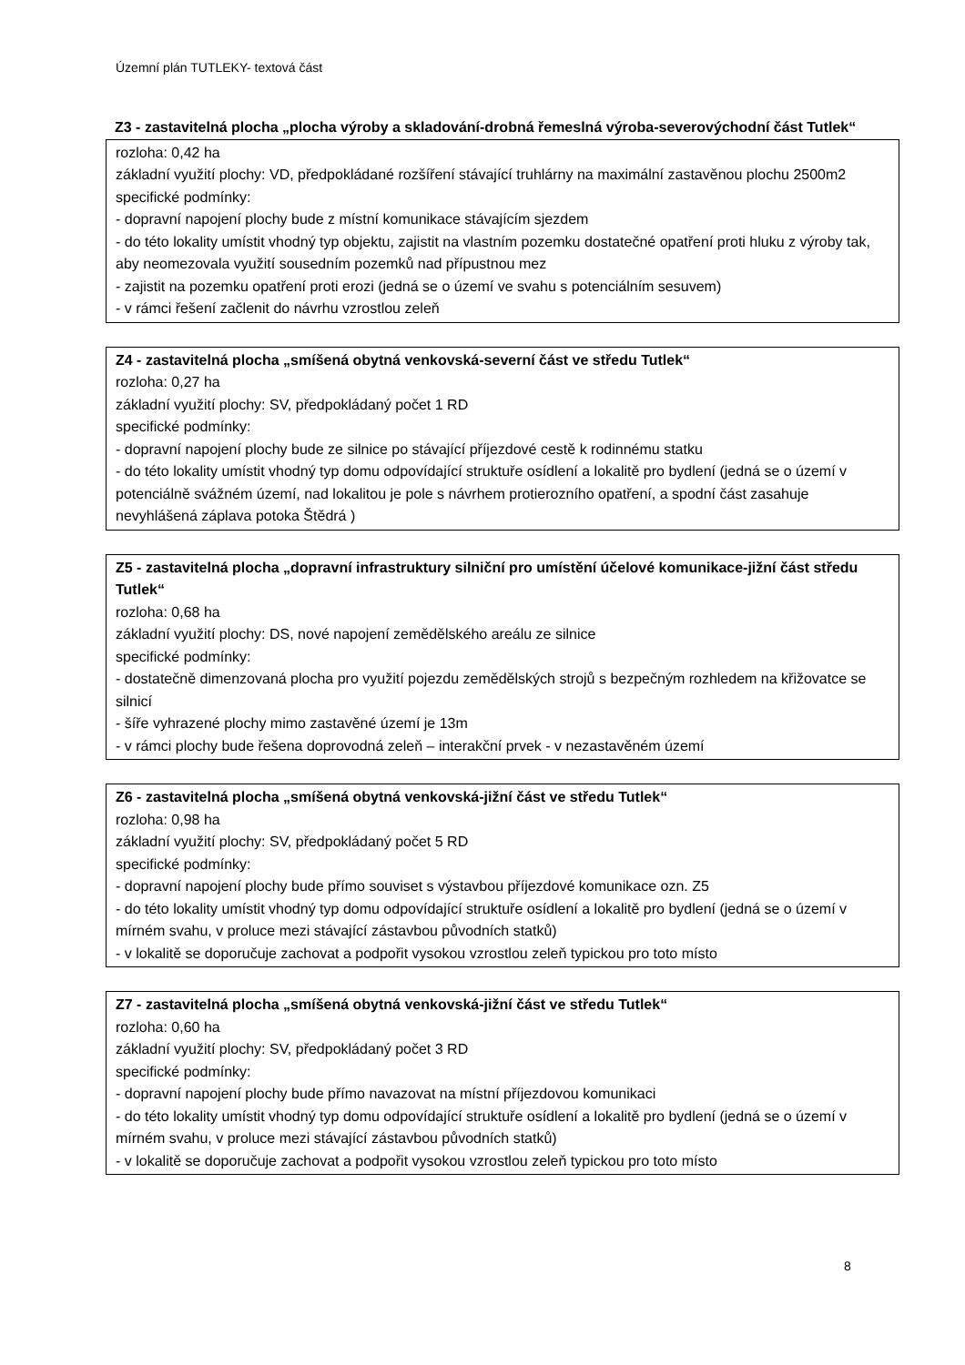Územní plán TUTLEKY- textová část
Z3 - zastavitelná plocha „plocha výroby a skladování-drobná řemeslná výroba-severovýchodní část Tutlek“
rozloha: 0,42 ha
základní využití plochy: VD, předpokládané rozšíření stávající truhlárny na maximální zastavěnou plochu 2500m2
specifické podmínky:
- dopravní napojení plochy bude z místní komunikace stávajícím sjezdem
- do této lokality umístit vhodný typ objektu, zajistit na vlastním pozemku dostatečné opatření proti hluku z výroby tak, aby neomezovala využití sousedním pozemků nad přípustnou mez
- zajistit na pozemku opatření proti erozi (jedná se o území ve svahu s potenciálním sesuvem)
- v rámci řešení začlenit do návrhu vzrostlou zeleň
Z4 - zastavitelná plocha „smíšená obytná venkovská-severní část ve středu Tutlek“
rozloha: 0,27 ha
základní využití plochy: SV, předpokládaný počet 1 RD
specifické podmínky:
- dopravní napojení plochy bude ze silnice po stávající příjezdové cestě k rodinnému statku
- do této lokality umístit vhodný typ domu odpovídající struktuře osídlení a lokalitě pro bydlení (jedná se o území v potenciálně svážném území, nad lokalitou je pole s návrhem protierozního opatření, a spodní část zasahuje nevyhlášená záplava potoka Štědrá )
Z5 - zastavitelná plocha „dopravní infrastruktury silniční pro umístění účelové komunikace-jižní část středu Tutlek“
rozloha: 0,68 ha
základní využití plochy: DS, nové napojení zemědělského areálu ze silnice
specifické podmínky:
- dostatečně dimenzovaná plocha pro využití pojezdu zemědělských strojů s bezpečným rozhledem na křižovatce se silnicí
- šíře vyhrazené plochy mimo zastavěné území je 13m
- v rámci plochy bude řešena doprovodná zeleň – interakční prvek - v nezastavěném území
Z6 - zastavitelná plocha „smíšená obytná venkovská-jižní část ve středu Tutlek“
rozloha: 0,98 ha
základní využití plochy: SV, předpokládaný počet 5 RD
specifické podmínky:
- dopravní napojení plochy bude přímo souviset s výstavbou příjezdové komunikace ozn. Z5
- do této lokality umístit vhodný typ domu odpovídající struktuře osídlení a lokalitě pro bydlení (jedná se o území v mírném svahu, v proluce mezi stávající zástavbou původních statků)
- v lokalitě se doporučuje zachovat a podpořit vysokou vzrostlou zeleň typickou pro toto místo
Z7 - zastavitelná plocha „smíšená obytná venkovská-jižní část ve středu Tutlek“
rozloha: 0,60 ha
základní využití plochy: SV, předpokládaný počet 3 RD
specifické podmínky:
- dopravní napojení plochy bude přímo navazovat na místní příjezdovou komunikaci
- do této lokality umístit vhodný typ domu odpovídající struktuře osídlení a lokalitě pro bydlení (jedná se o území v mírném svahu, v proluce mezi stávající zástavbou původních statků)
- v lokalitě se doporučuje zachovat a podpořit vysokou vzrostlou zeleň typickou pro toto místo
8